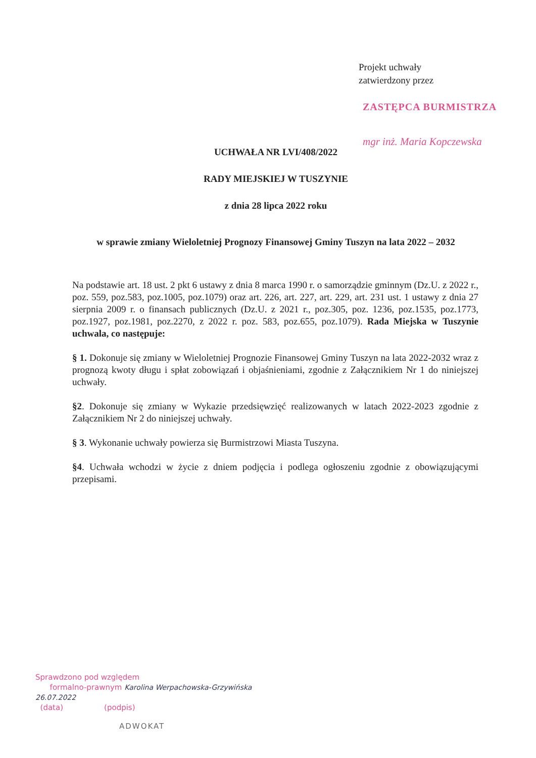Projekt uchwały
zatwierdzony przez
ZASTĘPCA BURMISTRZA
mgr inż. Maria Kopczewska
UCHWAŁA NR LVI/408/2022
RADY MIEJSKIEJ W TUSZYNIE
z dnia 28 lipca 2022 roku
w sprawie zmiany Wieloletniej Prognozy Finansowej Gminy Tuszyn na lata 2022 – 2032
Na podstawie art. 18 ust. 2 pkt 6 ustawy z dnia 8 marca 1990 r. o samorządzie gminnym (Dz.U. z 2022 r., poz. 559, poz.583, poz.1005, poz.1079) oraz art. 226, art. 227, art. 229, art. 231 ust. 1 ustawy z dnia 27 sierpnia 2009 r. o finansach publicznych (Dz.U. z 2021 r., poz.305, poz. 1236, poz.1535, poz.1773, poz.1927, poz.1981, poz.2270, z 2022 r. poz. 583, poz.655, poz.1079). Rada Miejska w Tuszynie uchwala, co następuje:
§ 1. Dokonuje się zmiany w Wieloletniej Prognozie Finansowej Gminy Tuszyn na lata 2022-2032 wraz z prognozą kwoty długu i spłat zobowiązań i objaśnieniami, zgodnie z Załącznikiem Nr 1 do niniejszej uchwały.
§2. Dokonuje się zmiany w Wykazie przedsięwzięć realizowanych w latach 2022-2023 zgodnie z Załącznikiem Nr 2 do niniejszej uchwały.
§ 3. Wykonanie uchwały powierza się Burmistrzowi Miasta Tuszyna.
§4. Uchwała wchodzi w życie z dniem podjęcia i podlega ogłoszeniu zgodnie z obowiązującymi przepisami.
Sprawdzono pod względem
formalno-prawnym Karolina Werpachowska-Grzywińska
26.07.2022
(data) (podpis)
ADWOKAT